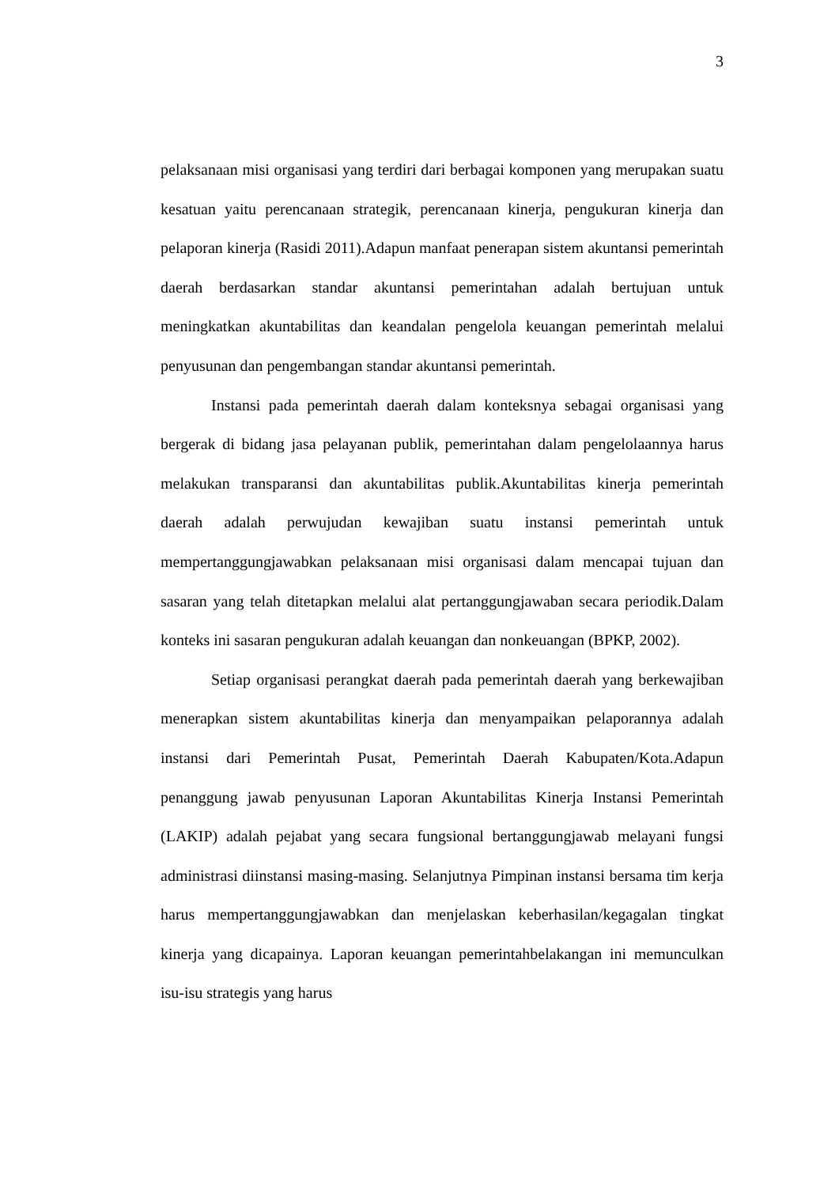3
pelaksanaan misi organisasi yang terdiri dari berbagai komponen yang merupakan suatu kesatuan yaitu perencanaan strategik, perencanaan kinerja, pengukuran kinerja dan pelaporan kinerja (Rasidi 2011).Adapun manfaat penerapan sistem akuntansi pemerintah daerah berdasarkan standar akuntansi pemerintahan adalah bertujuan untuk meningkatkan akuntabilitas dan keandalan pengelola keuangan pemerintah melalui penyusunan dan pengembangan standar akuntansi pemerintah.
Instansi pada pemerintah daerah dalam konteksnya sebagai organisasi yang bergerak di bidang jasa pelayanan publik, pemerintahan dalam pengelolaannya harus melakukan transparansi dan akuntabilitas publik.Akuntabilitas kinerja pemerintah daerah adalah perwujudan kewajiban suatu instansi pemerintah untuk mempertanggungjawabkan pelaksanaan misi organisasi dalam mencapai tujuan dan sasaran yang telah ditetapkan melalui alat pertanggungjawaban secara periodik.Dalam konteks ini sasaran pengukuran adalah keuangan dan nonkeuangan (BPKP, 2002).
Setiap organisasi perangkat daerah pada pemerintah daerah yang berkewajiban menerapkan sistem akuntabilitas kinerja dan menyampaikan pelaporannya adalah instansi dari Pemerintah Pusat, Pemerintah Daerah Kabupaten/Kota.Adapun penanggung jawab penyusunan Laporan Akuntabilitas Kinerja Instansi Pemerintah (LAKIP) adalah pejabat yang secara fungsional bertanggungjawab melayani fungsi administrasi diinstansi masing-masing. Selanjutnya Pimpinan instansi bersama tim kerja harus mempertanggungjawabkan dan menjelaskan keberhasilan/kegagalan tingkat kinerja yang dicapainya. Laporan keuangan pemerintahbelakangan ini memunculkan isu-isu strategis yang harus